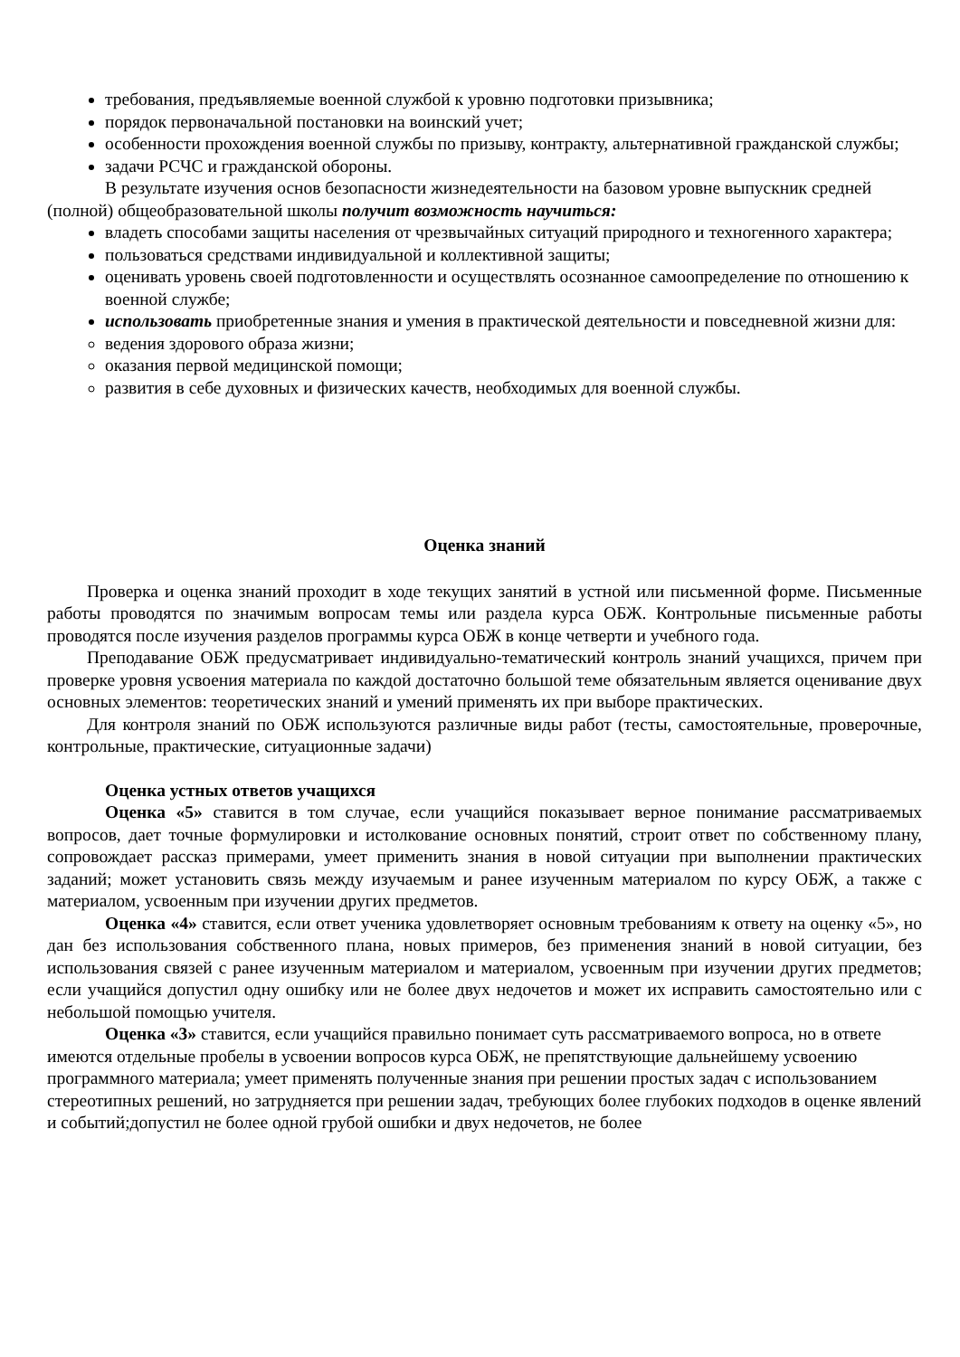требования, предъявляемые военной службой к уровню подготовки призывника;
порядок первоначальной постановки на воинский учет;
особенности прохождения военной службы по призыву, контракту, альтернативной гражданской службы;
задачи РСЧС и гражданской обороны.
В результате изучения основ безопасности жизнедеятельности на базовом уровне выпускник средней (полной) общеобразовательной школы получит возможность научиться:
владеть способами защиты населения от чрезвычайных ситуаций природного и техногенного характера;
пользоваться средствами индивидуальной и коллективной защиты;
оценивать уровень своей подготовленности и осуществлять осознанное самоопределение по отношению к военной службе;
использовать приобретенные знания и умения в практической деятельности и повседневной жизни для:
ведения здорового образа жизни;
оказания первой медицинской помощи;
развития в себе духовных и физических качеств, необходимых для военной службы.
Оценка знаний
Проверка и оценка знаний проходит в ходе текущих занятий в устной или письменной форме. Письменные работы проводятся по значимым вопросам темы или раздела курса ОБЖ. Контрольные письменные работы проводятся после изучения разделов программы курса ОБЖ в конце четверти и учебного года.
Преподавание ОБЖ предусматривает индивидуально-тематический контроль знаний учащихся, причем при проверке уровня усвоения материала по каждой достаточно большой теме обязательным является оценивание двух основных элементов: теоретических знаний и умений применять их при выборе практических.
Для контроля знаний по ОБЖ используются различные виды работ (тесты, самостоятельные, проверочные, контрольные, практические, ситуационные задачи)
Оценка устных ответов учащихся
Оценка «5» ставится в том случае, если учащийся показывает верное понимание рассматриваемых вопросов, дает точные формулировки и истолкование основных понятий, строит ответ по собственному плану, сопровождает рассказ примерами, умеет применить знания в новой ситуации при выполнении практических заданий; может установить связь между изучаемым и ранее изученным материалом по курсу ОБЖ, а также с материалом, усвоенным при изучении других предметов.
Оценка «4» ставится, если ответ ученика удовлетворяет основным требованиям к ответу на оценку «5», но дан без использования собственного плана, новых примеров, без применения знаний в новой ситуации, без использования связей с ранее изученным материалом и материалом, усвоенным при изучении других предметов; если учащийся допустил одну ошибку или не более двух недочетов и может их исправить самостоятельно или с небольшой помощью учителя.
Оценка «3» ставится, если учащийся правильно понимает суть рассматриваемого вопроса, но в ответе имеются отдельные пробелы в усвоении вопросов курса ОБЖ, не препятствующие дальнейшему усвоению программного материала; умеет применять полученные знания при решении простых задач с использованием стереотипных решений, но затрудняется при решении задач, требующих более глубоких подходов в оценке явлений и событий;допустил не более одной грубой ошибки и двух недочетов, не более